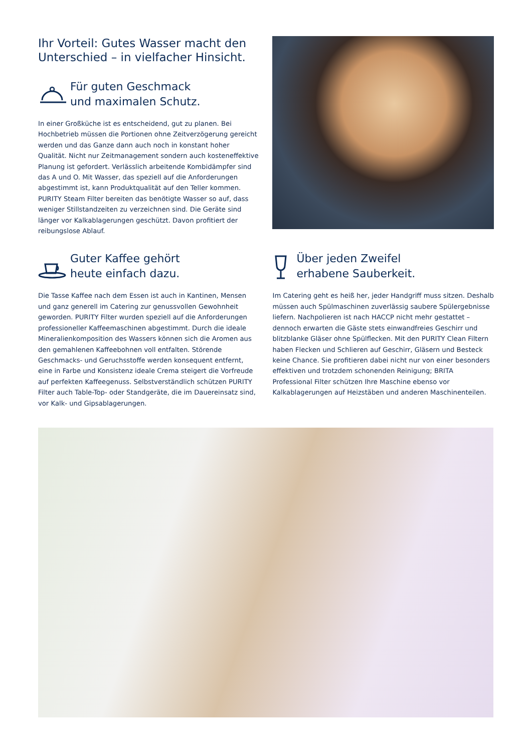Ihr Vorteil: Gutes Wasser macht den Unterschied – in vielfacher Hinsicht.
Für guten Geschmack
und maximalen Schutz.
In einer Großküche ist es entscheidend, gut zu planen. Bei Hochbetrieb müssen die Portionen ohne Zeitverzögerung gereicht werden und das Ganze dann auch noch in konstant hoher Qualität. Nicht nur Zeitmanagement sondern auch kosteneffektive Planung ist gefordert. Verlässlich arbeitende Kombidämpfer sind das A und O. Mit Wasser, das speziell auf die Anforderungen abgestimmt ist, kann Produktqualität auf den Teller kommen. PURITY Steam Filter bereiten das benötigte Wasser so auf, dass weniger Stillstandzeiten zu verzeichnen sind. Die Geräte sind länger vor Kalkablagerungen geschützt. Davon profitiert der reibungslose Ablauf.
Guter Kaffee gehört
heute einfach dazu.
Die Tasse Kaffee nach dem Essen ist auch in Kantinen, Mensen und ganz generell im Catering zur genussvollen Gewohnheit geworden. PURITY Filter wurden speziell auf die Anforderungen professioneller Kaffeemaschinen abgestimmt. Durch die ideale Mineralienkomposition des Wassers können sich die Aromen aus den gemahlenen Kaffeebohnen voll entfalten. Störende Geschmacks- und Geruchsstoffe werden konsequent entfernt, eine in Farbe und Konsistenz ideale Crema steigert die Vorfreude auf perfekten Kaffeegenuss. Selbstverständlich schützen PURITY Filter auch Table-Top- oder Standgeräte, die im Dauereinsatz sind, vor Kalk- und Gipsablagerungen.
Über jeden Zweifel
erhabene Sauberkeit.
Im Catering geht es heiß her, jeder Handgriff muss sitzen. Deshalb müssen auch Spülmaschinen zuverlässig saubere Spülergebnisse liefern. Nachpolieren ist nach HACCP nicht mehr gestattet – dennoch erwarten die Gäste stets einwandfreies Geschirr und blitzblanke Gläser ohne Spülflecken. Mit den PURITY Clean Filtern haben Flecken und Schlieren auf Geschirr, Gläsern und Besteck keine Chance. Sie profitieren dabei nicht nur von einer besonders effektiven und trotzdem schonenden Reinigung; BRITA Professional Filter schützen Ihre Maschine ebenso vor Kalkablagerungen auf Heizstäben und anderen Maschinenteilen.